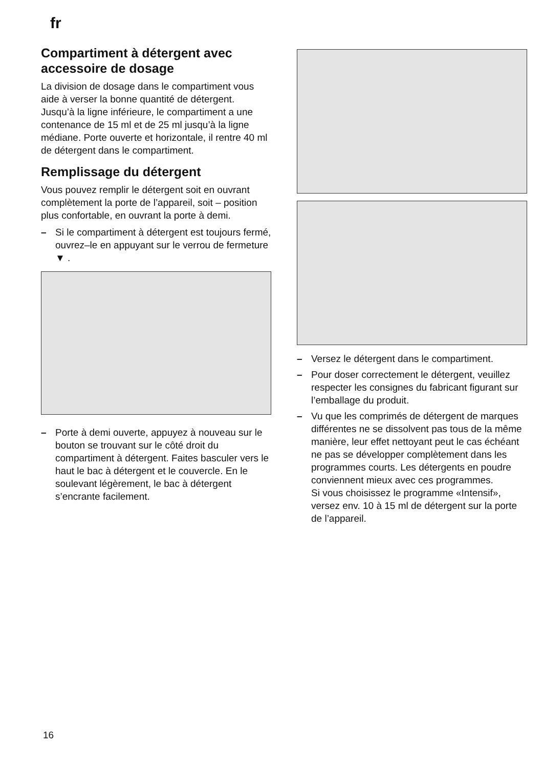fr
Compartiment à détergent avec accessoire de dosage
La division de dosage dans le compartiment vous aide à verser la bonne quantité de détergent.
Jusqu’à la ligne inférieure, le compartiment a une contenance de 15 ml et de 25 ml jusqu’à la ligne médiane. Porte ouverte et horizontale, il rentre 40 ml de détergent dans le compartiment.
Remplissage du détergent
Vous pouvez remplir le détergent soit en ouvrant complètement la porte de l’appareil, soit – position plus confortable, en ouvrant la porte à demi.
– Si le compartiment à détergent est toujours fermé, ouvrez–le en appuyant sur le verrou de fermeture ▼ .
– Porte à demi ouverte, appuyez à nouveau sur le bouton se trouvant sur le côté droit du compartiment à détergent. Faites basculer vers le haut le bac à détergent et le couvercle. En le soulevant légèrement, le bac à détergent s’encrante facilement.
– Versez le détergent dans le compartiment.
– Pour doser correctement le détergent, veuillez respecter les consignes du fabricant figurant sur l’emballage du produit.
– Vu que les comprimés de détergent de marques différentes ne se dissolvent pas tous de la même manière, leur effet nettoyant peut le cas échéant ne pas se développer complètement dans les programmes courts. Les détergents en poudre conviennent mieux avec ces programmes.
Si vous choisissez le programme «Intensif», versez env. 10 à 15 ml de détergent sur la porte de l’appareil.
16